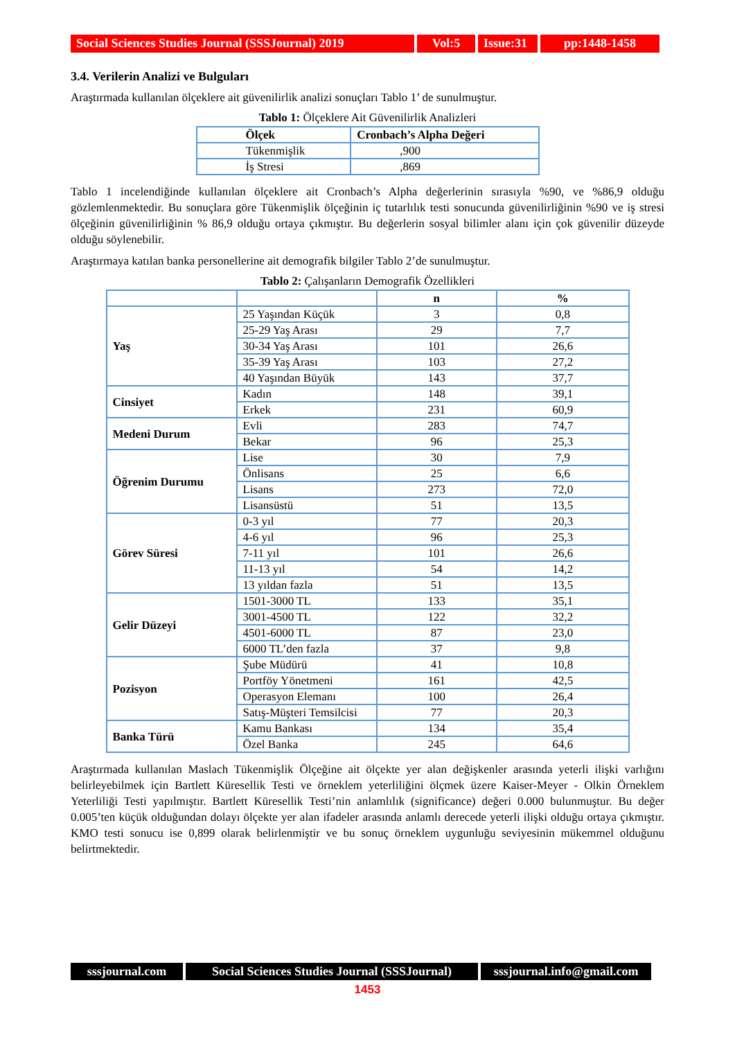Social Sciences Studies Journal (SSSJournal) 2019
Vol:5 Issue:31
pp:1448-1458
3.4. Verilerin Analizi ve Bulguları
Araştırmada kullanılan ölçeklere ait güvenilirlik analizi sonuçları Tablo 1’ de sunulmuştur.
Tablo 1: Ölçeklere Ait Güvenilirlik Analizleri
| Ölçek | Cronbach’s Alpha Değeri |
| --- | --- |
| Tükenmişlik | ,900 |
| İş Stresi | ,869 |
Tablo 1 incelendiğinde kullanılan ölçeklere ait Cronbach’s Alpha değerlerinin sırasıyla %90, ve %86,9 olduğu gözlemlenmektedir. Bu sonuçlara göre Tükenmişlik ölçeğinin iç tutarlılık testi sonucunda güvenilirliğinin %90 ve iş stresi ölçeğinin güvenilirliğinin % 86,9 olduğu ortaya çıkmıştır. Bu değerlerin sosyal bilimler alanı için çok güvenilir düzeyde olduğu söylenebilir.
Araştırmaya katılan banka personellerine ait demografik bilgiler Tablo 2’de sunulmuştur.
Tablo 2: Çalışanların Demografik Özellikleri
| | | n | % |
| --- | --- | --- | --- |
| Yaş | 25 Yaşından Küçük | 3 | 0,8 |
| | 25-29 Yaş Arası | 29 | 7,7 |
| | 30-34 Yaş Arası | 101 | 26,6 |
| | 35-39 Yaş Arası | 103 | 27,2 |
| | 40 Yaşından Büyük | 143 | 37,7 |
| Cinsiyet | Kadın | 148 | 39,1 |
| | Erkek | 231 | 60,9 |
| Medeni Durum | Evli | 283 | 74,7 |
| | Bekar | 96 | 25,3 |
| Öğrenim Durumu | Lise | 30 | 7,9 |
| | Önlisans | 25 | 6,6 |
| | Lisans | 273 | 72,0 |
| | Lisansüstü | 51 | 13,5 |
| Görev Süresi | 0-3 yıl | 77 | 20,3 |
| | 4-6 yıl | 96 | 25,3 |
| | 7-11 yıl | 101 | 26,6 |
| | 11-13 yıl | 54 | 14,2 |
| | 13 yıldan fazla | 51 | 13,5 |
| Gelir Düzeyi | 1501-3000 TL | 133 | 35,1 |
| | 3001-4500 TL | 122 | 32,2 |
| | 4501-6000 TL | 87 | 23,0 |
| | 6000 TL’den fazla | 37 | 9,8 |
| Pozisyon | Şube Müdürü | 41 | 10,8 |
| | Portföy Yönetmeni | 161 | 42,5 |
| | Operasyon Elemanı | 100 | 26,4 |
| | Satış-Müşteri Temsilcisi | 77 | 20,3 |
| Banka Türü | Kamu Bankası | 134 | 35,4 |
| | Özel Banka | 245 | 64,6 |
Araştırmada kullanılan Maslach Tükenmişlik Ölçeğine ait ölçekte yer alan değişkenler arasında yeterli ilişki varlığını belirleyebilmek için Bartlett Küresellik Testi ve örneklem yeterliliğini ölçmek üzere Kaiser-Meyer - Olkin Örneklem Yeterliliği Testi yapılmıştır. Bartlett Küresellik Testi’nin anlamlılık (significance) değeri 0.000 bulunmuştur. Bu değer 0.005’ten küçük olduğundan dolayı ölçekte yer alan ifadeler arasında anlamlı derecede yeterli ilişki olduğu ortaya çıkmıştır. KMO testi sonucu ise 0,899 olarak belirlenmiştir ve bu sonuç örneklem uygunluğu seviyesinin mükemmel olduğunu belirtmektedir.
sssjournal.com
Social Sciences Studies Journal (SSSJournal)
sssjournal.info@gmail.com
1453